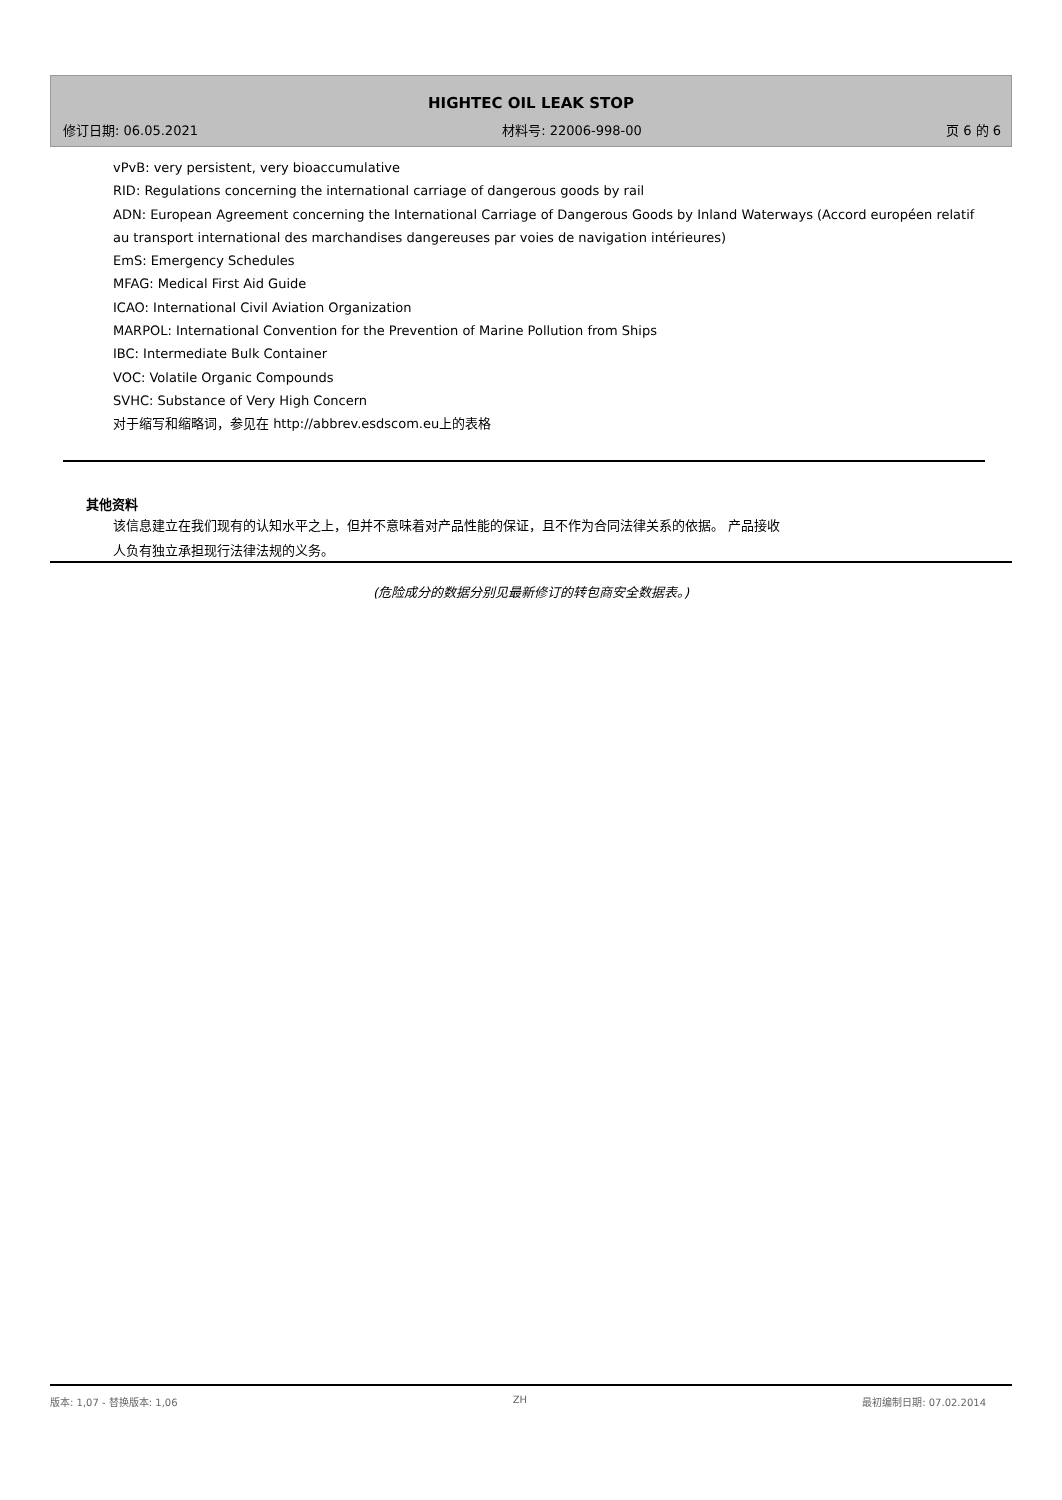HIGHTEC OIL LEAK STOP
修订日期: 06.05.2021 材料号: 22006-998-00 页 6 的 6
vPvB: very persistent, very bioaccumulative
RID: Regulations concerning the international carriage of dangerous goods by rail
ADN: European Agreement concerning the International Carriage of Dangerous Goods by Inland Waterways (Accord européen relatif au transport international des marchandises dangereuses par voies de navigation intérieures)
EmS: Emergency Schedules
MFAG: Medical First Aid Guide
ICAO: International Civil Aviation Organization
MARPOL: International Convention for the Prevention of Marine Pollution from Ships
IBC: Intermediate Bulk Container
VOC: Volatile Organic Compounds
SVHC: Substance of Very High Concern
对于缩写和缩略词，参见在 http://abbrev.esdscom.eu上的表格
其他资料
该信息建立在我们现有的认知水平之上，但并不意味着对产品性能的保证，且不作为合同法律关系的依据。 产品接收人负有独立承担现行法律法规的义务。
(危险成分的数据分别见最新修订的转包商安全数据表。)
版本: 1,07 - 替换版本: 1,06 ZH 最初编制日期: 07.02.2014